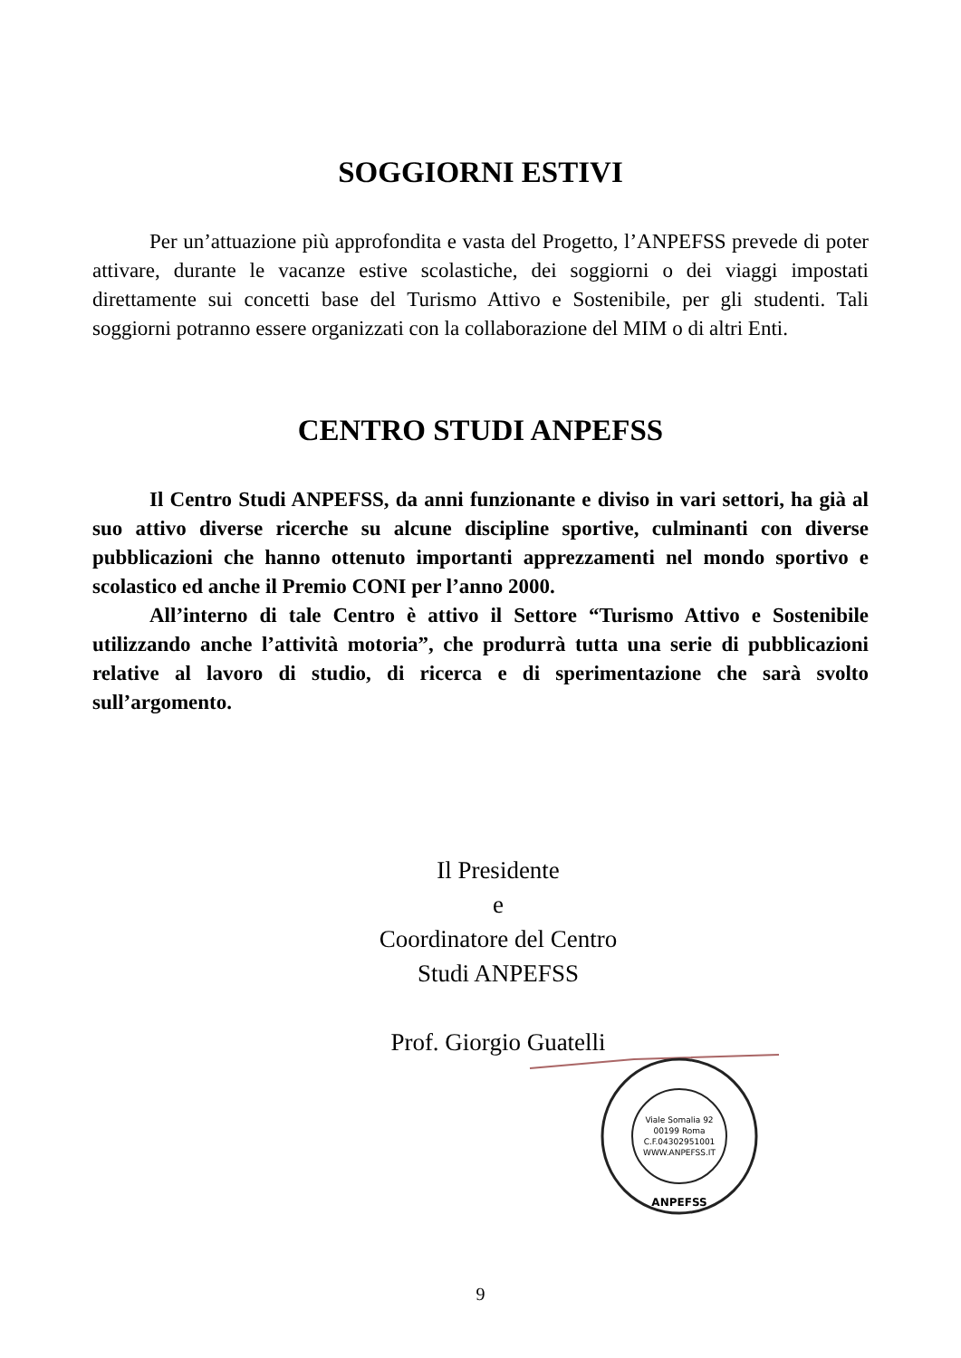SOGGIORNI ESTIVI
Per un’attuazione più approfondita e vasta del Progetto, l’ANPEFSS prevede di poter attivare, durante le vacanze estive scolastiche, dei soggiorni o dei viaggi impostati direttamente sui concetti base del Turismo Attivo e Sostenibile, per gli studenti. Tali soggiorni potranno essere organizzati con la collaborazione del MIM o di altri Enti.
CENTRO STUDI ANPEFSS
Il Centro Studi ANPEFSS, da anni funzionante e diviso in vari settori, ha già al suo attivo diverse ricerche su alcune discipline sportive, culminanti con diverse pubblicazioni che hanno ottenuto importanti apprezzamenti nel mondo sportivo e scolastico ed anche il Premio CONI per l’anno 2000.
All’interno di tale Centro è attivo il Settore “Turismo Attivo e Sostenibile utilizzando anche l’attività motoria”, che produrrà tutta una serie di pubblicazioni relative al lavoro di studio, di ricerca e di sperimentazione che sarà svolto sull’argomento.
Il Presidente
e
Coordinatore del Centro Studi ANPEFSS
Prof. Giorgio Guatelli
Viale Somalia 92
00199 Roma
C.F.04302951001
WWW.ANPEFSS.IT
ANPEFSS
9